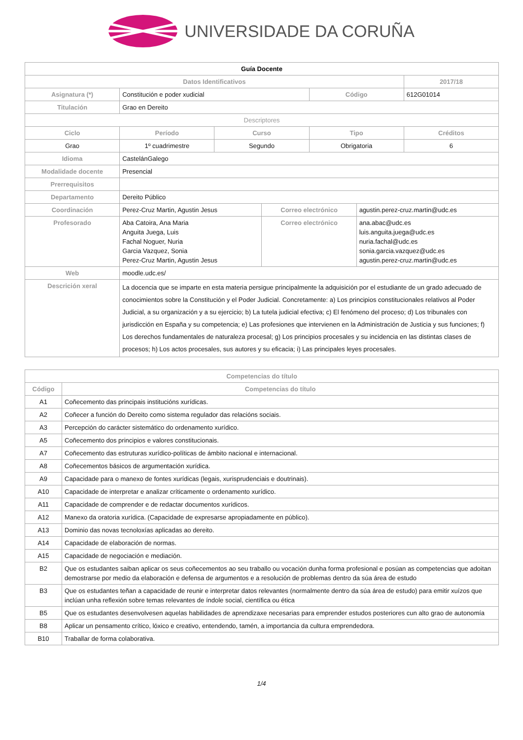UNIVERSIDADE DA CORUÑA
| Guía Docente | | | | | | |
| --- | --- | --- | --- | --- | --- | --- |
| Datos Identificativos | | | | | | 2017/18 |
| Asignatura (*) | Constitución e poder xudicial | | | Código | | 612G01014 |
| Titulación | Grao en Dereito | | | | | |
| Descriptores | | | | | | |
| Ciclo | Período | Curso | | Tipo | | Créditos |
| Grao | 1º cuadrimestre | Segundo | | Obrigatoria | | 6 |
| Idioma | CastelánGalego | | | | | |
| Modalidade docente | Presencial | | | | | |
| Prerrequisitos | | | | | | |
| Departamento | Dereito Público | | | | | |
| Coordinación | Perez-Cruz Martin, Agustin Jesus | | Correo electrónico | | agustin.perez-cruz.martin@udc.es | |
| Profesorado | Aba Catoira, Ana Maria Anguita Juega, Luis Fachal Noguer, Nuria Garcia Vazquez, Sonia Perez-Cruz Martin, Agustin Jesus | | Correo electrónico | | ana.abac@udc.es luis.anguita.juega@udc.es nuria.fachal@udc.es sonia.garcia.vazquez@udc.es agustin.perez-cruz.martin@udc.es | |
| Web | moodle.udc.es/ | | | | | |
| Descrición xeral | La docencia que se imparte en esta materia persigue principalmente la adquisición por el estudiante de un grado adecuado de conocimientos sobre la Constitución y el Poder Judicial. Concretamente: a) Los principios constitucionales relativos al Poder Judicial, a su organización y a su ejercicio; b) La tutela judicial efectiva; c) El fenómeno del proceso; d) Los tribunales con jurisdicción en España y su competencia; e) Las profesiones que intervienen en la Administración de Justicia y sus funciones; f) Los derechos fundamentales de naturaleza procesal; g) Los principios procesales y su incidencia en las distintas clases de procesos; h) Los actos procesales, sus autores y su eficacia; i) Las principales leyes procesales. | | | | | |
| Competencias do título | |
| --- | --- |
| Código | Competencias do título |
| A1 | Coñecemento das principais institucións xurídicas. |
| A2 | Coñecer a función do Dereito como sistema regulador das relacións sociais. |
| A3 | Percepción do carácter sistemático do ordenamento xurídico. |
| A5 | Coñecemento dos principios e valores constitucionais. |
| A7 | Coñecemento das estruturas xurídico-políticas de ámbito nacional e internacional. |
| A8 | Coñecementos básicos de argumentación xurídica. |
| A9 | Capacidade para o manexo de fontes xurídicas (legais, xurisprudenciais e doutrinais). |
| A10 | Capacidade de interpretar e analizar críticamente o ordenamento xurídico. |
| A11 | Capacidade de comprender e de redactar documentos xurídicos. |
| A12 | Manexo da oratoria xurídica. (Capacidade de expresarse apropiadamente en público). |
| A13 | Dominio das novas tecnoloxías aplicadas ao dereito. |
| A14 | Capacidade de elaboración de normas. |
| A15 | Capacidade de negociación e mediación. |
| B2 | Que os estudantes saiban aplicar os seus coñecementos ao seu traballo ou vocación dunha forma profesional e posúan as competencias que adoitan demostrarse por medio da elaboración e defensa de argumentos e a resolución de problemas dentro da súa área de estudo |
| B3 | Que os estudantes teñan a capacidade de reunir e interpretar datos relevantes (normalmente dentro da súa área de estudo) para emitir xuízos que inclúan unha reflexión sobre temas relevantes de índole social, científica ou ética |
| B5 | Que os estudantes desenvolvesen aquelas habilidades de aprendizaxe necesarias para emprender estudos posteriores cun alto grao de autonomía |
| B8 | Aplicar un pensamento crítico, lóxico e creativo, entendendo, tamén, a importancia da cultura emprendedora. |
| B10 | Traballar de forma colaborativa. |
1/4